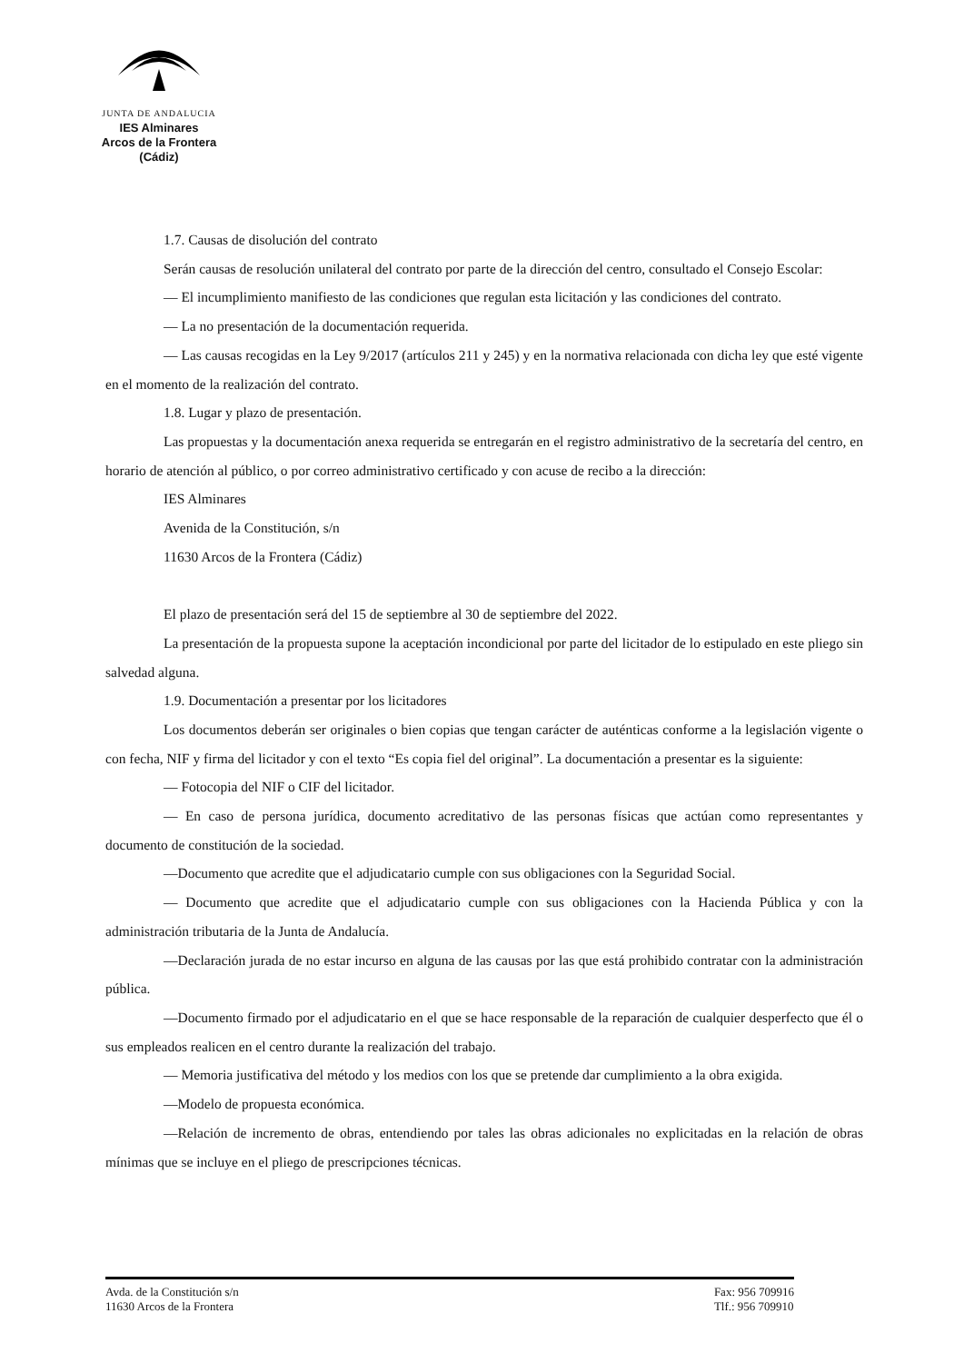JUNTA DE ANDALUCIA
IES Alminares
Arcos de la Frontera
(Cádiz)
1.7. Causas de disolución del contrato
Serán causas de resolución unilateral del contrato por parte de la dirección del centro, consultado el Consejo Escolar:
— El incumplimiento manifiesto de las condiciones que regulan esta licitación y las condiciones del contrato.
— La no presentación de la documentación requerida.
— Las causas recogidas en la Ley 9/2017 (artículos 211 y 245) y en la normativa relacionada con dicha ley que esté vigente en el momento de la realización del contrato.
1.8. Lugar y plazo de presentación.
Las propuestas y la documentación anexa requerida se entregarán en el registro administrativo de la secretaría del centro, en horario de atención al público, o por correo administrativo certificado y con acuse de recibo a la dirección:
IES Alminares
Avenida de la Constitución, s/n
11630 Arcos de la Frontera (Cádiz)
El plazo de presentación será del 15 de septiembre al 30 de septiembre del 2022.
La presentación de la propuesta supone la aceptación incondicional por parte del licitador de lo estipulado en este pliego sin salvedad alguna.
1.9. Documentación a presentar por los licitadores
Los documentos deberán ser originales o bien copias que tengan carácter de auténticas conforme a la legislación vigente o con fecha, NIF y firma del licitador y con el texto “Es copia fiel del original”. La documentación a presentar es la siguiente:
— Fotocopia del NIF o CIF del licitador.
— En caso de persona jurídica, documento acreditativo de las personas físicas que actúan como representantes y documento de constitución de la sociedad.
—Documento que acredite que el adjudicatario cumple con sus obligaciones con la Seguridad Social.
— Documento que acredite que el adjudicatario cumple con sus obligaciones con la Hacienda Pública y con la administración tributaria de la Junta de Andalucía.
—Declaración jurada de no estar incurso en alguna de las causas por las que está prohibido contratar con la administración pública.
—Documento firmado por el adjudicatario en el que se hace responsable de la reparación de cualquier desperfecto que él o sus empleados realicen en el centro durante la realización del trabajo.
— Memoria justificativa del método y los medios con los que se pretende dar cumplimiento a la obra exigida.
—Modelo de propuesta económica.
—Relación de incremento de obras, entendiendo por tales las obras adicionales no explicitadas en la relación de obras mínimas que se incluye en el pliego de prescripciones técnicas.
Avda. de la Constitución s/n
11630 Arcos de la Frontera
Fax: 956 709916
Tlf.: 956 709910